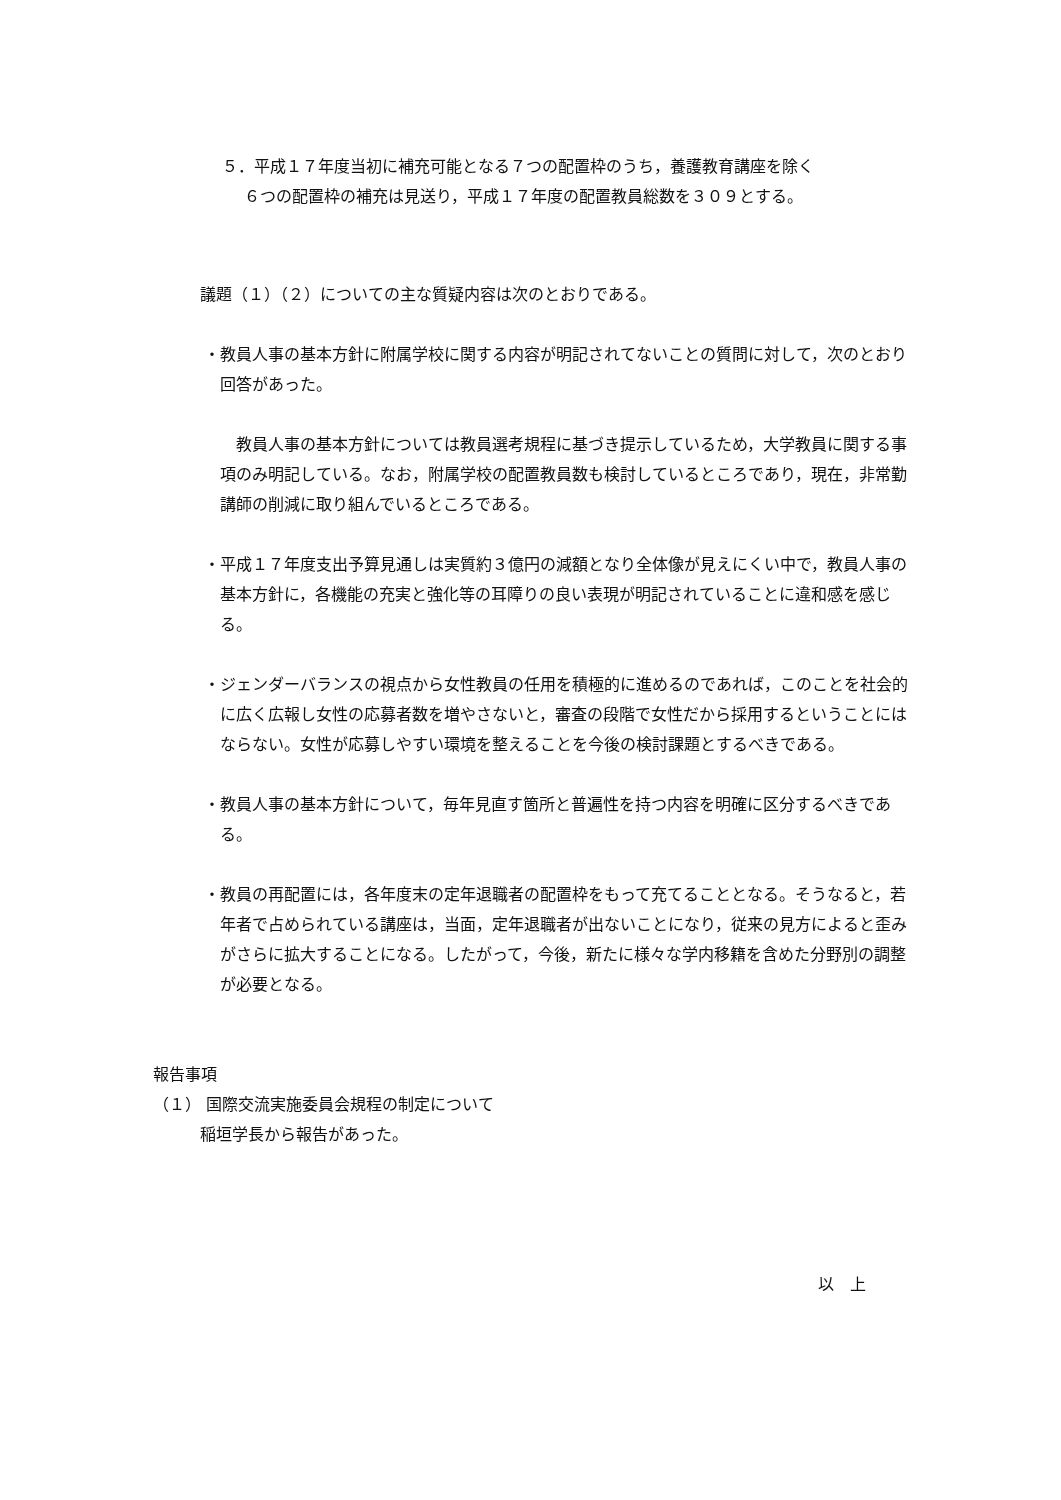５．平成１７年度当初に補充可能となる７つの配置枠のうち，養護教育講座を除く
６つの配置枠の補充は見送り，平成１７年度の配置教員総数を３０９とする。
議題（１）（２）についての主な質疑内容は次のとおりである。
・教員人事の基本方針に附属学校に関する内容が明記されてないことの質問に対して，次のとおり回答があった。
　教員人事の基本方針については教員選考規程に基づき提示しているため，大学教員に関する事項のみ明記している。なお，附属学校の配置教員数も検討しているところであり，現在，非常勤講師の削減に取り組んでいるところである。
・平成１７年度支出予算見通しは実質約３億円の減額となり全体像が見えにくい中で，教員人事の基本方針に，各機能の充実と強化等の耳障りの良い表現が明記されていることに違和感を感じる。
・ジェンダーバランスの視点から女性教員の任用を積極的に進めるのであれば，このことを社会的に広く広報し女性の応募者数を増やさないと，審査の段階で女性だから採用するということにはならない。女性が応募しやすい環境を整えることを今後の検討課題とするべきである。
・教員人事の基本方針について，毎年見直す箇所と普遍性を持つ内容を明確に区分するべきである。
・教員の再配置には，各年度末の定年退職者の配置枠をもって充てることとなる。そうなると，若年者で占められている講座は，当面，定年退職者が出ないことになり，従来の見方によると歪みがさらに拡大することになる。したがって，今後，新たに様々な学内移籍を含めた分野別の調整が必要となる。
報告事項
（１） 国際交流実施委員会規程の制定について
稲垣学長から報告があった。
以　上